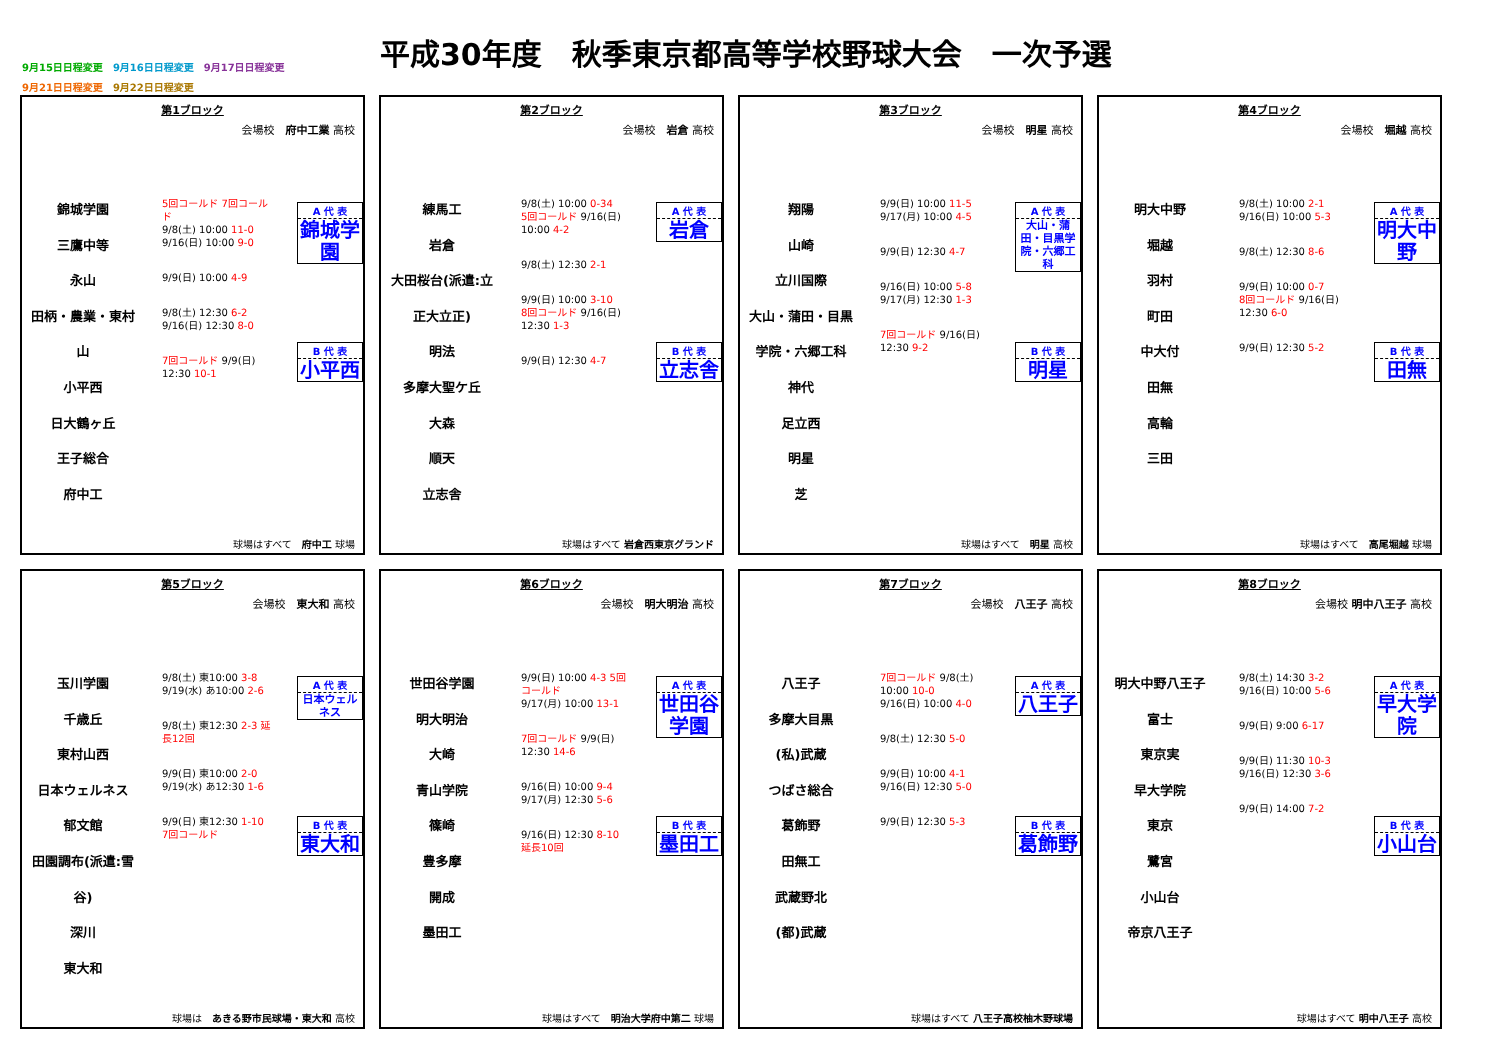平成30年度　秋季東京都高等学校野球大会　一次予選
9月15日日程変更　9月16日日程変更　9月17日日程変更
9月21日日程変更　9月22日日程変更
第1ブロック
会場校　府中工業 高校
錦城学園
三鷹中等
永山
田柄・農業・東村山
小平西
日大鶴ヶ丘
王子総合
府中工
5回コールド 7回コールド
9/8(土) 10:00 11-0
9/16(日) 10:00 9-0
9/9(日) 10:00 4-9
9/8(土) 12:30 6-2
9/16(日) 12:30 8-0
7回コールド 9/9(日) 12:30 10-1
A 代 表
錦城学園
B 代 表
小平西
球場はすべて　府中工 球場
第2ブロック
会場校　岩倉 高校
練馬工
岩倉
大田桜台(派遣:立正大立正)
明法
多摩大聖ケ丘
大森
順天
立志舎
9/8(土) 10:00 0-34
5回コールド 9/16(日) 10:00 4-2
9/8(土) 12:30 2-1
9/9(日) 10:00 3-10
8回コールド 9/16(日) 12:30 1-3
9/9(日) 12:30 4-7
A 代 表
岩倉
B 代 表
立志舎
球場はすべて 岩倉西東京グランド
第3ブロック
会場校　明星 高校
翔陽
山崎
立川国際
大山・蒲田・目黒学院・六郷工科
神代
足立西
明星
芝
9/9(日) 10:00 11-5
9/17(月) 10:00 4-5
9/9(日) 12:30 4-7
9/16(日) 10:00 5-8
9/17(月) 12:30 1-3
7回コールド 9/16(日) 12:30 9-2
A 代 表
大山・蒲田・目黒学院・六郷工科
B 代 表
明星
球場はすべて　明星 高校
第4ブロック
会場校　堀越 高校
明大中野
堀越
羽村
町田
中大付
田無
高輪
三田
9/8(土) 10:00 2-1
9/16(日) 10:00 5-3
9/8(土) 12:30 8-6
9/9(日) 10:00 0-7
8回コールド 9/16(日) 12:30 6-0
9/9(日) 12:30 5-2
A 代 表
明大中野
B 代 表
田無
球場はすべて　高尾堀越 球場
第5ブロック
会場校　東大和 高校
玉川学園
千歳丘
東村山西
日本ウェルネス
郁文館
田園調布(派遣:雪谷)
深川
東大和
9/8(土) 東10:00 3-8
9/19(水) あ10:00 2-6
9/8(土) 東12:30 2-3 延長12回
9/9(日) 東10:00 2-0
9/19(水) あ12:30 1-6
9/9(日) 東12:30 1-10 7回コールド
A 代 表
日本ウェルネス
B 代 表
東大和
球場は　あきる野市民球場・東大和 高校
第6ブロック
会場校　明大明治 高校
世田谷学園
明大明治
大崎
青山学院
篠崎
豊多摩
開成
墨田工
9/9(日) 10:00 4-3 5回コールド
9/17(月) 10:00 13-1
7回コールド 9/9(日) 12:30 14-6
9/16(日) 10:00 9-4
9/17(月) 12:30 5-6
9/16(日) 12:30 8-10 延長10回
A 代 表
世田谷学園
B 代 表
墨田工
球場はすべて　明治大学府中第二 球場
第7ブロック
会場校　八王子 高校
八王子
多摩大目黒
(私)武蔵
つばさ総合
葛飾野
田無工
武蔵野北
(都)武蔵
7回コールド 9/8(土) 10:00 10-0
9/16(日) 10:00 4-0
9/8(土) 12:30 5-0
9/9(日) 10:00 4-1
9/16(日) 12:30 5-0
9/9(日) 12:30 5-3
A 代 表
八王子
B 代 表
葛飾野
球場はすべて 八王子高校柚木野球場
第8ブロック
会場校 明中八王子 高校
明大中野八王子
富士
東京実
早大学院
東京
鷺宮
小山台
帝京八王子
9/8(土) 14:30 3-2
9/16(日) 10:00 5-6
9/9(日) 9:00 6-17
9/9(日) 11:30 10-3
9/16(日) 12:30 3-6
9/9(日) 14:00 7-2
A 代 表
早大学院
B 代 表
小山台
球場はすべて 明中八王子 高校